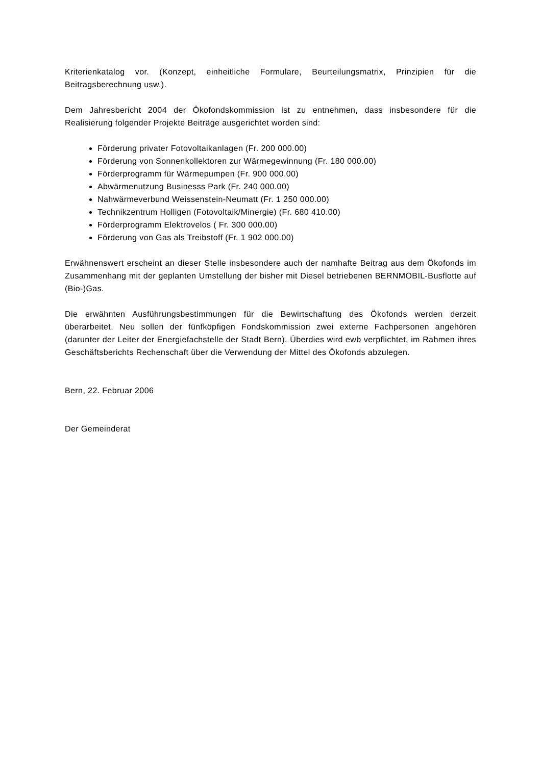Kriterienkatalog vor. (Konzept, einheitliche Formulare, Beurteilungsmatrix, Prinzipien für die Beitragsberechnung usw.).
Dem Jahresbericht 2004 der Ökofondskommission ist zu entnehmen, dass insbesondere für die Realisierung folgender Projekte Beiträge ausgerichtet worden sind:
Förderung privater Fotovoltaikanlagen (Fr. 200 000.00)
Förderung von Sonnenkollektoren zur Wärmegewinnung (Fr. 180 000.00)
Förderprogramm für Wärmepumpen (Fr. 900 000.00)
Abwärmenutzung Businesss Park (Fr. 240 000.00)
Nahwärmeverbund Weissenstein-Neumatt (Fr. 1 250 000.00)
Technikzentrum Holligen (Fotovoltaik/Minergie) (Fr. 680 410.00)
Förderprogramm Elektrovelos ( Fr. 300 000.00)
Förderung von Gas als Treibstoff (Fr. 1 902 000.00)
Erwähnenswert erscheint an dieser Stelle insbesondere auch der namhafte Beitrag aus dem Ökofonds im Zusammenhang mit der geplanten Umstellung der bisher mit Diesel betriebenen BERNMOBIL-Busflotte auf (Bio-)Gas.
Die erwähnten Ausführungsbestimmungen für die Bewirtschaftung des Ökofonds werden derzeit überarbeitet. Neu sollen der fünfköpfigen Fondskommission zwei externe Fachpersonen angehören (darunter der Leiter der Energiefachstelle der Stadt Bern). Überdies wird ewb verpflichtet, im Rahmen ihres Geschäftsberichts Rechenschaft über die Verwendung der Mittel des Ökofonds abzulegen.
Bern, 22. Februar 2006
Der Gemeinderat